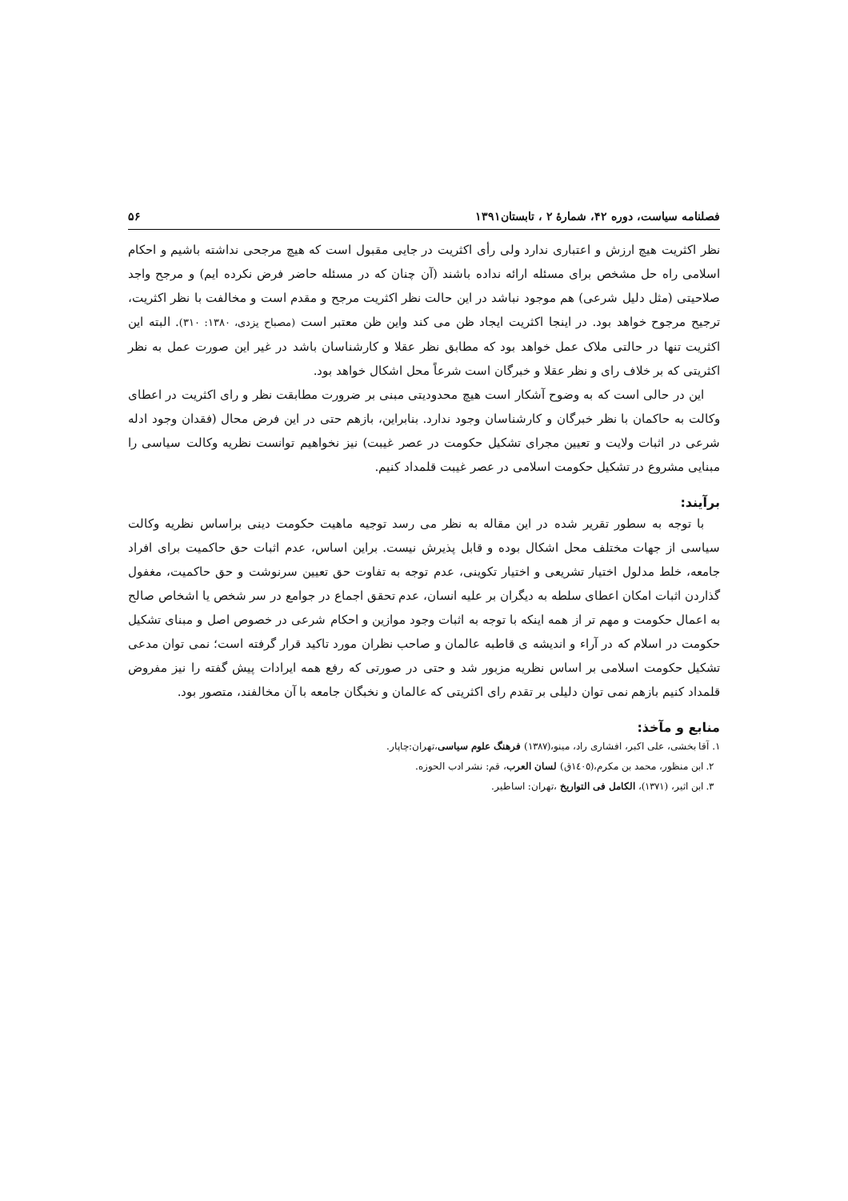فصلنامه سیاست، دوره ۴۲، شمارۀ ۲ ، تابستان۱۳۹۱ ۵۶
نظر اکثریت هیچ ارزش و اعتباری ندارد ولی رأی اکثریت در جایی مقبول است که هیچ مرجحی نداشته باشیم و احکام اسلامی راه حل مشخص برای مسئله ارائه نداده باشند (آن چنان که در مسئله حاضر فرض نکرده ایم) و مرجح واجد صلاحیتی (مثل دلیل شرعی) هم موجود نباشد در این حالت نظر اکثریت مرجح و مقدم است و مخالفت با نظر اکثریت، ترجیح مرجوح خواهد بود. در اینجا اکثریت ایجاد ظن می کند واین ظن معتبر است (مصباح یزدی، ۱۳۸۰: ۳۱۰). البته این اکثریت تنها در حالتی ملاک عمل خواهد بود که مطابق نظر عقلا و کارشناسان باشد در غیر این صورت عمل به نظر اکثریتی که بر خلاف رای و نظر عقلا و خبرگان است شرعاً محل اشکال خواهد بود.
این در حالی است که به وضوح آشکار است هیچ محدودیتی مبنی بر ضرورت مطابقت نظر و رای اکثریت در اعطای وکالت به حاکمان با نظر خبرگان و کارشناسان وجود ندارد. بنابراین، بازهم حتی در این فرض محال (فقدان وجود ادله شرعی در اثبات ولایت و تعیین مجرای تشکیل حکومت در عصر غیبت) نیز نخواهیم توانست نظریه وکالت سیاسی را مبنایی مشروع در تشکیل حکومت اسلامی در عصر غیبت قلمداد کنیم.
برآیند:
با توجه به سطور تقریر شده در این مقاله به نظر می رسد توجیه ماهیت حکومت دینی براساس نظریه وکالت سیاسی از جهات مختلف محل اشکال بوده و قابل پذیرش نیست. براین اساس، عدم اثبات حق حاکمیت برای افراد جامعه، خلط مدلول اختیار تشریعی و اختیار تکوینی، عدم توجه به تفاوت حق تعیین سرنوشت و حق حاکمیت، مغفول گذاردن اثبات امکان اعطای سلطه به دیگران بر علیه انسان، عدم تحقق اجماع در جوامع در سر شخص یا اشخاص صالح به اعمال حکومت و مهم تر از همه اینکه با توجه به اثبات وجود موازین و احکام شرعی در خصوص اصل و مبنای تشکیل حکومت در اسلام که در آراء و اندیشه ی قاطبه عالمان و صاحب نظران مورد تاکید قرار گرفته است؛ نمی توان مدعی تشکیل حکومت اسلامی بر اساس نظریه مزبور شد و حتی در صورتی که رفع همه ایرادات پیش گفته را نیز مفروض قلمداد کنیم بازهم نمی توان دلیلی بر تقدم رای اکثریتی که عالمان و نخبگان جامعه با آن مخالفند، متصور بود.
منابع و مآخذ:
۱. آقا بخشی، علی اکبر، افشاری راد، مینو،(۱۳۸۷) فرهنگ علوم سیاسی،تهران:چاپار.
۲. ابن منظور، محمد بن مکرم،(۱٤۰٥ق) لسان العرب، قم: نشر ادب الحوزه.
۳. ابن اثیر، (۱۳۷۱)، الکامل فی التواریخ ،تهران: اساطیر.